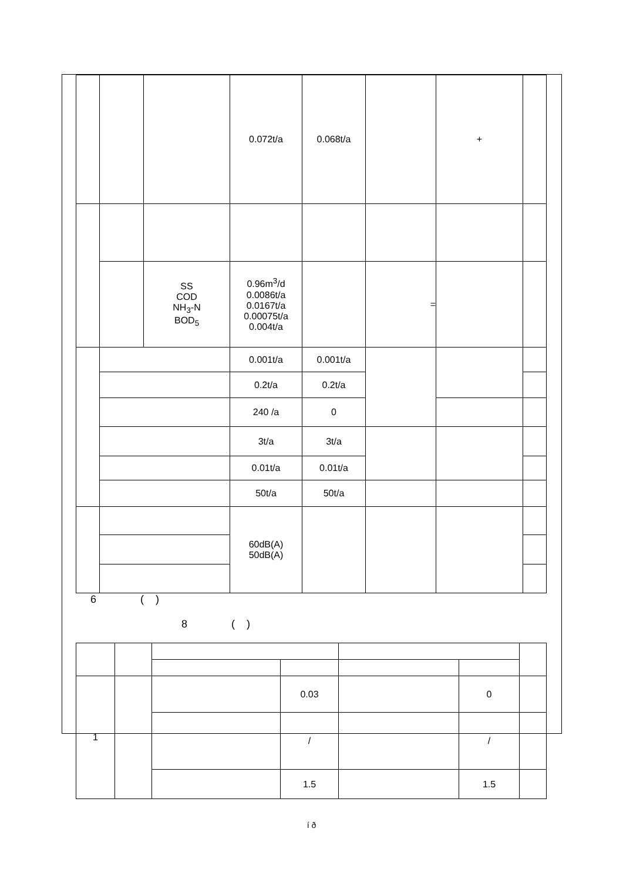| | | | 0.072t/a | 0.068t/a | | + | |
| | | SS COD NH<sub>3</sub>-N BOD<sub>5</sub> | 0.96m<sup>3</sup>/d 0.0086t/a 0.0167t/a 0.00075t/a 0.004t/a | | = | | |
| | | | 0.001t/a | 0.001t/a | | | |
| | | | 0.2t/a | 0.2t/a | | | |
| | | | 240 /a | 0 | | | |
| | | | 3t/a | 3t/a | | | |
| | | | 0.01t/a | 0.01t/a | | | |
| | | | 50t/a | 50t/a | | | |
| | | | 60dB(A) 50dB(A) | | | | |
6 ( )
8 ( )
| 1 | | | 0.03 | | 0 | |
| | | | / | | / | |
| | | | 1.5 | | 1.5 | |
í ð